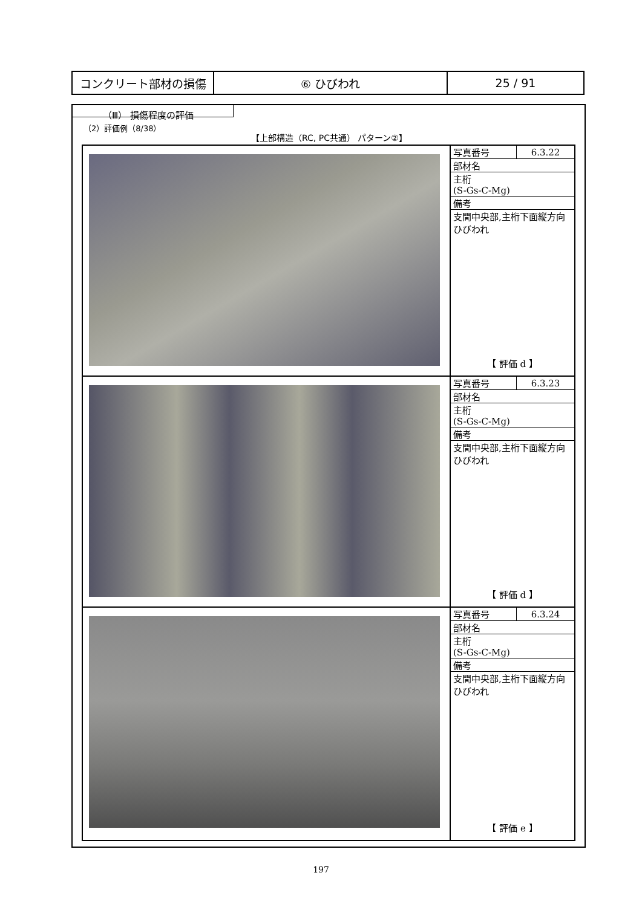| コンクリート部材の損傷 | ⑥ ひびわれ | 25 / 91 |
（Ⅲ） 損傷程度の評価
（2）評価例（8/38）
【上部構造（RC, PC共通） パターン②】
| | / 写真番号 / 6.3.22 / / 部材名 / / / 主桁 (S-Gs-C-Mg) / / / 備考 / / / 支間中央部,主桁下面縦方向ひびわれ / / 【 評価 d 】 |
| | / 写真番号 / 6.3.23 / / 部材名 / / / 主桁 (S-Gs-C-Mg) / / / 備考 / / / 支間中央部,主桁下面縦方向ひびわれ / / 【 評価 d 】 |
| | / 写真番号 / 6.3.24 / / 部材名 / / / 主桁 (S-Gs-C-Mg) / / / 備考 / / / 支間中央部,主桁下面縦方向ひびわれ / / 【 評価 e 】 |
197